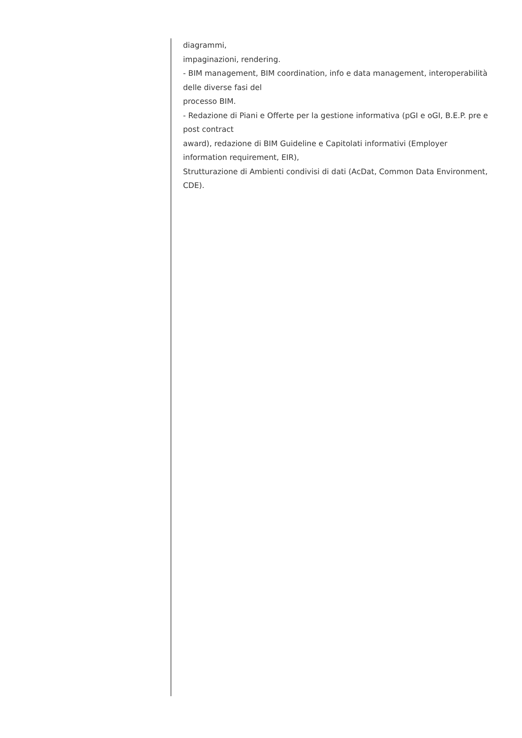diagrammi,
impaginazioni, rendering.
- BIM management, BIM coordination, info e data management, interoperabilità delle diverse fasi del
processo BIM.
- Redazione di Piani e Offerte per la gestione informativa (pGI e oGI, B.E.P. pre e post contract
award), redazione di BIM Guideline e Capitolati informativi (Employer information requirement, EIR),
Strutturazione di Ambienti condivisi di dati (AcDat, Common Data Environment, CDE).